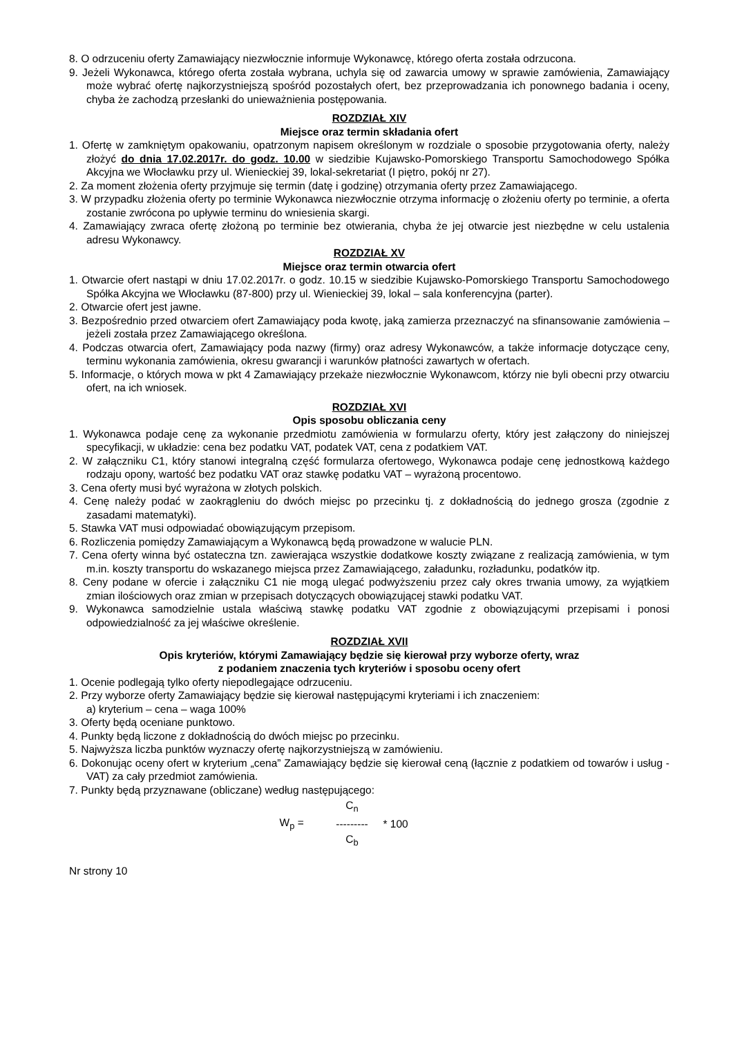8. O odrzuceniu oferty Zamawiający niezwłocznie informuje Wykonawcę, którego oferta została odrzucona.
9. Jeżeli Wykonawca, którego oferta została wybrana, uchyla się od zawarcia umowy w sprawie zamówienia, Zamawiający może wybrać ofertę najkorzystniejszą spośród pozostałych ofert, bez przeprowadzania ich ponownego badania i oceny, chyba że zachodzą przesłanki do unieważnienia postępowania.
ROZDZIAŁ XIV
Miejsce oraz termin składania ofert
1. Ofertę w zamkniętym opakowaniu, opatrzonym napisem określonym w rozdziale o sposobie przygotowania oferty, należy złożyć do dnia 17.02.2017r. do godz. 10.00 w siedzibie Kujawsko-Pomorskiego Transportu Samochodowego Spółka Akcyjna we Włocławku przy ul. Wienieckiej 39, lokal-sekretariat (I piętro, pokój nr 27).
2. Za moment złożenia oferty przyjmuje się termin (datę i godzinę) otrzymania oferty przez Zamawiającego.
3. W przypadku złożenia oferty po terminie Wykonawca niezwłocznie otrzyma informację o złożeniu oferty po terminie, a oferta zostanie zwrócona po upływie terminu do wniesienia skargi.
4. Zamawiający zwraca ofertę złożoną po terminie bez otwierania, chyba że jej otwarcie jest niezbędne w celu ustalenia adresu Wykonawcy.
ROZDZIAŁ XV
Miejsce oraz termin otwarcia ofert
1. Otwarcie ofert nastąpi w dniu 17.02.2017r. o godz. 10.15 w siedzibie Kujawsko-Pomorskiego Transportu Samochodowego Spółka Akcyjna we Włocławku (87-800) przy ul. Wienieckiej 39, lokal – sala konferencyjna (parter).
2. Otwarcie ofert jest jawne.
3. Bezpośrednio przed otwarciem ofert Zamawiający poda kwotę, jaką zamierza przeznaczyć na sfinansowanie zamówienia – jeżeli została przez Zamawiającego określona.
4. Podczas otwarcia ofert, Zamawiający poda nazwy (firmy) oraz adresy Wykonawców, a także informacje dotyczące ceny, terminu wykonania zamówienia, okresu gwarancji i warunków płatności zawartych w ofertach.
5. Informacje, o których mowa w pkt 4 Zamawiający przekaże niezwłocznie Wykonawcom, którzy nie byli obecni przy otwarciu ofert, na ich wniosek.
ROZDZIAŁ XVI
Opis sposobu obliczania ceny
1. Wykonawca podaje cenę za wykonanie przedmiotu zamówienia w formularzu oferty, który jest załączony do niniejszej specyfikacji, w układzie: cena bez podatku VAT, podatek VAT, cena z podatkiem VAT.
2. W załączniku C1, który stanowi integralną część formularza ofertowego, Wykonawca podaje cenę jednostkową każdego rodzaju opony, wartość bez podatku VAT oraz stawkę podatku VAT – wyrażoną procentowo.
3. Cena oferty musi być wyrażona w złotych polskich.
4. Cenę należy podać w zaokrągleniu do dwóch miejsc po przecinku tj. z dokładnością do jednego grosza (zgodnie z zasadami matematyki).
5. Stawka VAT musi odpowiadać obowiązującym przepisom.
6. Rozliczenia pomiędzy Zamawiającym a Wykonawcą będą prowadzone w walucie PLN.
7. Cena oferty winna być ostateczna tzn. zawierająca wszystkie dodatkowe koszty związane z realizacją zamówienia, w tym m.in. koszty transportu do wskazanego miejsca przez Zamawiającego, załadunku, rozładunku, podatków itp.
8. Ceny podane w ofercie i załączniku C1 nie mogą ulegać podwyższeniu przez cały okres trwania umowy, za wyjątkiem zmian ilościowych oraz zmian w przepisach dotyczących obowiązującej stawki podatku VAT.
9. Wykonawca samodzielnie ustala właściwą stawkę podatku VAT zgodnie z obowiązującymi przepisami i ponosi odpowiedzialność za jej właściwe określenie.
ROZDZIAŁ XVII
Opis kryteriów, którymi Zamawiający będzie się kierował przy wyborze oferty, wraz
z podaniem znaczenia tych kryteriów i sposobu oceny ofert
1. Ocenie podlegają tylko oferty niepodlegające odrzuceniu.
2. Przy wyborze oferty Zamawiający będzie się kierował następującymi kryteriami i ich znaczeniem:
a) kryterium – cena – waga 100%
3. Oferty będą oceniane punktowo.
4. Punkty będą liczone z dokładnością do dwóch miejsc po przecinku.
5. Najwyższa liczba punktów wyznaczy ofertę najkorzystniejszą w zamówieniu.
6. Dokonując oceny ofert w kryterium „cena” Zamawiający będzie się kierował ceną (łącznie z podatkiem od towarów i usług - VAT) za cały przedmiot zamówienia.
7. Punkty będą przyznawane (obliczane) według następującego:
W<sub>p</sub> =
C<sub>n</sub>
---------
C<sub>b</sub>
* 100
Nr strony 10